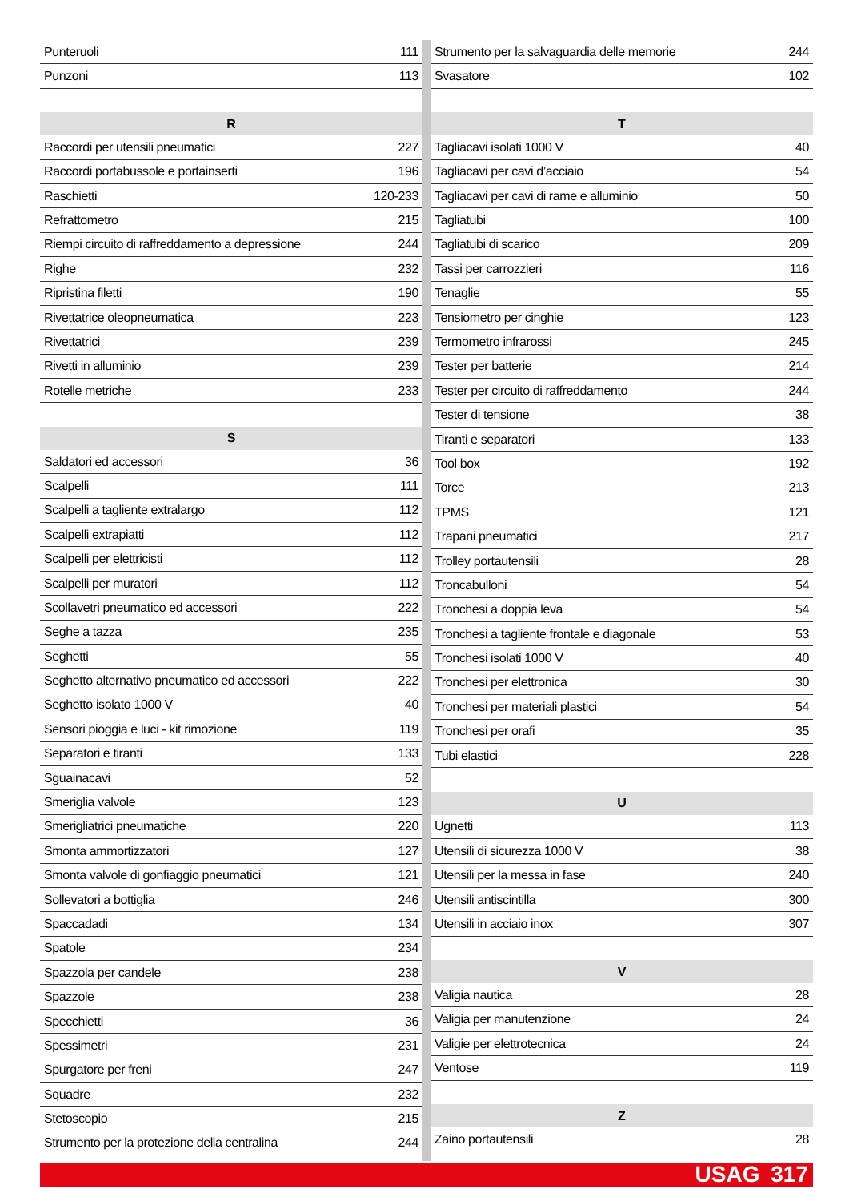| Punteruoli | 111 |
| Punzoni | 113 |
| R | |
| Raccordi per utensili pneumatici | 227 |
| Raccordi portabussole e portainserti | 196 |
| Raschietti | 120-233 |
| Refrattometro | 215 |
| Riempi circuito di raffreddamento a depressione | 244 |
| Righe | 232 |
| Ripristina filetti | 190 |
| Rivettatrice oleopneumatica | 223 |
| Rivettatrici | 239 |
| Rivetti in alluminio | 239 |
| Rotelle metriche | 233 |
| S | |
| Saldatori ed accessori | 36 |
| Scalpelli | 111 |
| Scalpelli a tagliente extralargo | 112 |
| Scalpelli extrapiatti | 112 |
| Scalpelli per elettricisti | 112 |
| Scalpelli per muratori | 112 |
| Scollavetri pneumatico ed accessori | 222 |
| Seghe a tazza | 235 |
| Seghetti | 55 |
| Seghetto alternativo pneumatico ed accessori | 222 |
| Seghetto isolato 1000 V | 40 |
| Sensori pioggia e luci - kit rimozione | 119 |
| Separatori e tiranti | 133 |
| Sguainacavi | 52 |
| Smeriglia valvole | 123 |
| Smerigliatrici pneumatiche | 220 |
| Smonta ammortizzatori | 127 |
| Smonta valvole di gonfiaggio pneumatici | 121 |
| Sollevatori a bottiglia | 246 |
| Spaccadadi | 134 |
| Spatole | 234 |
| Spazzola per candele | 238 |
| Spazzole | 238 |
| Specchietti | 36 |
| Spessimetri | 231 |
| Spurgatore per freni | 247 |
| Squadre | 232 |
| Stetoscopio | 215 |
| Strumento per la protezione della centralina | 244 |
| Strumento per la salvaguardia delle memorie | 244 |
| Svasatore | 102 |
| T | |
| Tagliacavi isolati 1000 V | 40 |
| Tagliacavi per cavi d’acciaio | 54 |
| Tagliacavi per cavi di rame e alluminio | 50 |
| Tagliatubi | 100 |
| Tagliatubi di scarico | 209 |
| Tassi per carrozzieri | 116 |
| Tenaglie | 55 |
| Tensiometro per cinghie | 123 |
| Termometro infrarossi | 245 |
| Tester per batterie | 214 |
| Tester per circuito di raffreddamento | 244 |
| Tester di tensione | 38 |
| Tiranti e separatori | 133 |
| Tool box | 192 |
| Torce | 213 |
| TPMS | 121 |
| Trapani pneumatici | 217 |
| Trolley portautensili | 28 |
| Troncabulloni | 54 |
| Tronchesi a doppia leva | 54 |
| Tronchesi a tagliente frontale e diagonale | 53 |
| Tronchesi isolati 1000 V | 40 |
| Tronchesi per elettronica | 30 |
| Tronchesi per materiali plastici | 54 |
| Tronchesi per orafi | 35 |
| Tubi elastici | 228 |
| U | |
| Ugnetti | 113 |
| Utensili di sicurezza 1000 V | 38 |
| Utensili per la messa in fase | 240 |
| Utensili antiscintilla | 300 |
| Utensili in acciaio inox | 307 |
| V | |
| Valigia nautica | 28 |
| Valigia per manutenzione | 24 |
| Valigie per elettrotecnica | 24 |
| Ventose | 119 |
| Z | |
| Zaino portautensili | 28 |
USAG 317